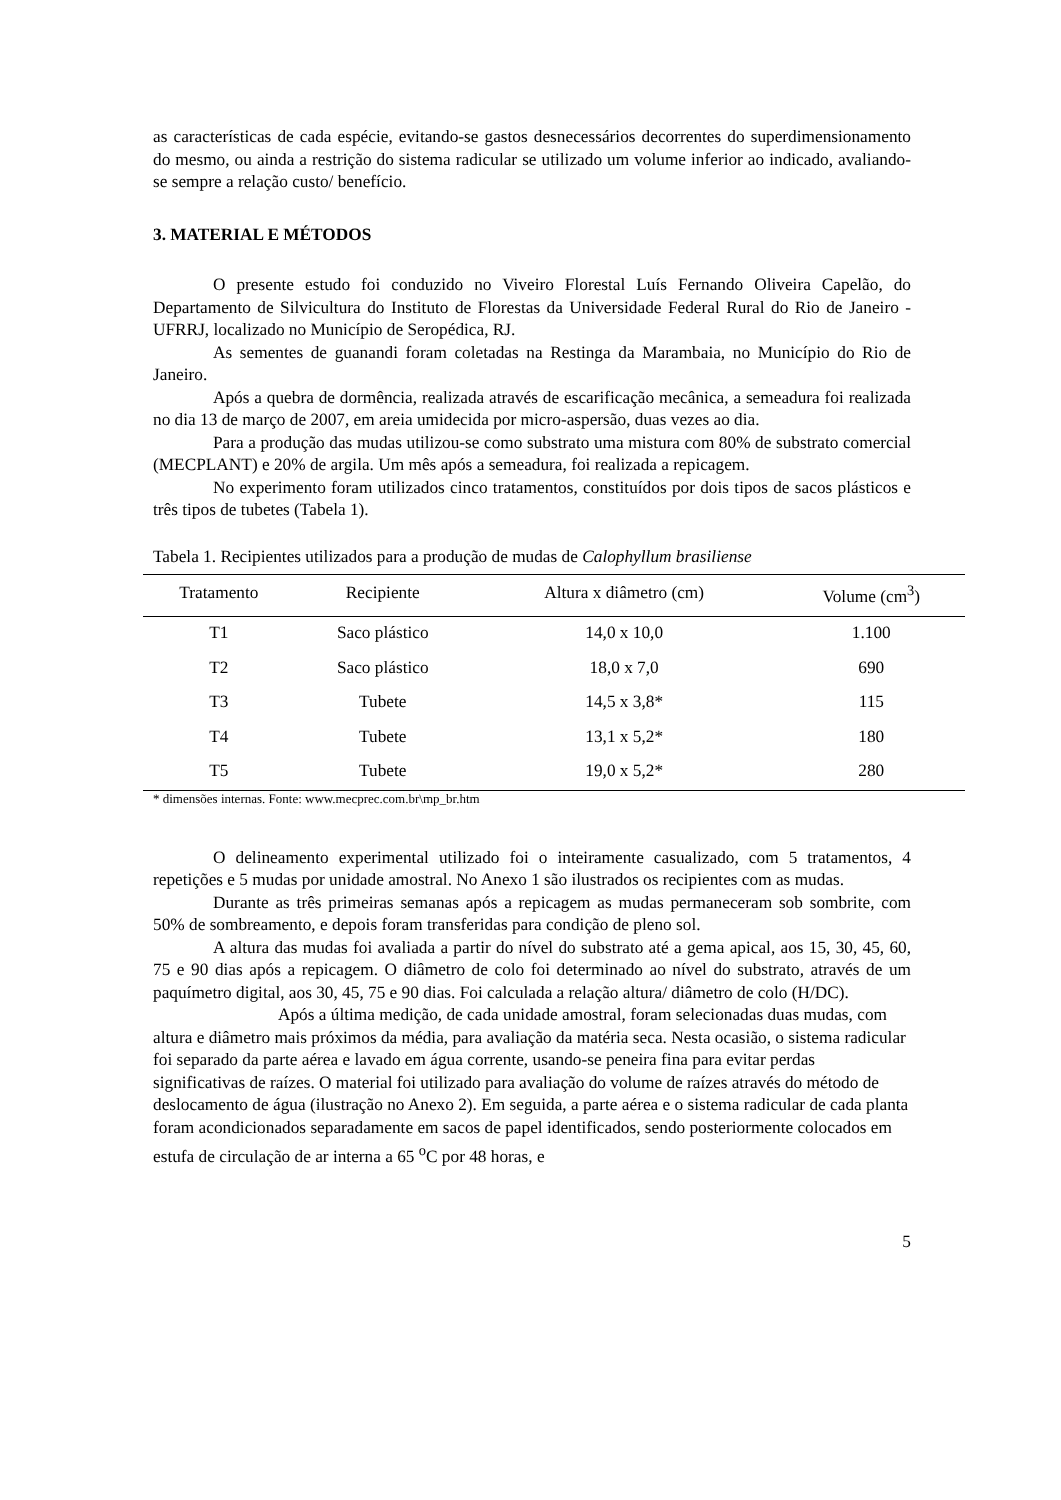as características de cada espécie, evitando-se gastos desnecessários decorrentes do superdimensionamento do mesmo, ou ainda a restrição do sistema radicular se utilizado um volume inferior ao indicado, avaliando-se sempre a relação custo/ benefício.
3. MATERIAL E MÉTODOS
O presente estudo foi conduzido no Viveiro Florestal Luís Fernando Oliveira Capelão, do Departamento de Silvicultura do Instituto de Florestas da Universidade Federal Rural do Rio de Janeiro - UFRRJ, localizado no Município de Seropédica, RJ.
As sementes de guanandi foram coletadas na Restinga da Marambaia, no Município do Rio de Janeiro.
Após a quebra de dormência, realizada através de escarificação mecânica, a semeadura foi realizada no dia 13 de março de 2007, em areia umidecida por micro-aspersão, duas vezes ao dia.
Para a produção das mudas utilizou-se como substrato uma mistura com 80% de substrato comercial (MECPLANT) e 20% de argila. Um mês após a semeadura, foi realizada a repicagem.
No experimento foram utilizados cinco tratamentos, constituídos por dois tipos de sacos plásticos e três tipos de tubetes (Tabela 1).
Tabela 1. Recipientes utilizados para a produção de mudas de Calophyllum brasiliense
| Tratamento | Recipiente | Altura x diâmetro (cm) | Volume (cm<sup>3</sup>) |
| --- | --- | --- | --- |
| T1 | Saco plástico | 14,0 x 10,0 | 1.100 |
| T2 | Saco plástico | 18,0 x 7,0 | 690 |
| T3 | Tubete | 14,5 x 3,8* | 115 |
| T4 | Tubete | 13,1 x 5,2* | 180 |
| T5 | Tubete | 19,0 x 5,2* | 280 |
* dimensões internas. Fonte: www.mecprec.com.br\mp_br.htm
O delineamento experimental utilizado foi o inteiramente casualizado, com 5 tratamentos, 4 repetições e 5 mudas por unidade amostral. No Anexo 1 são ilustrados os recipientes com as mudas.
Durante as três primeiras semanas após a repicagem as mudas permaneceram sob sombrite, com 50% de sombreamento, e depois foram transferidas para condição de pleno sol.
A altura das mudas foi avaliada a partir do nível do substrato até a gema apical, aos 15, 30, 45, 60, 75 e 90 dias após a repicagem. O diâmetro de colo foi determinado ao nível do substrato, através de um paquímetro digital, aos 30, 45, 75 e 90 dias. Foi calculada a relação altura/ diâmetro de colo (H/DC).
Após a última medição, de cada unidade amostral, foram selecionadas duas mudas, com altura e diâmetro mais próximos da média, para avaliação da matéria seca. Nesta ocasião, o sistema radicular foi separado da parte aérea e lavado em água corrente, usando-se peneira fina para evitar perdas significativas de raízes. O material foi utilizado para avaliação do volume de raízes através do método de deslocamento de água (ilustração no Anexo 2). Em seguida, a parte aérea e o sistema radicular de cada planta foram acondicionados separadamente em sacos de papel identificados, sendo posteriormente colocados em estufa de circulação de ar interna a 65 <sup>o</sup>C por 48 horas, e
5